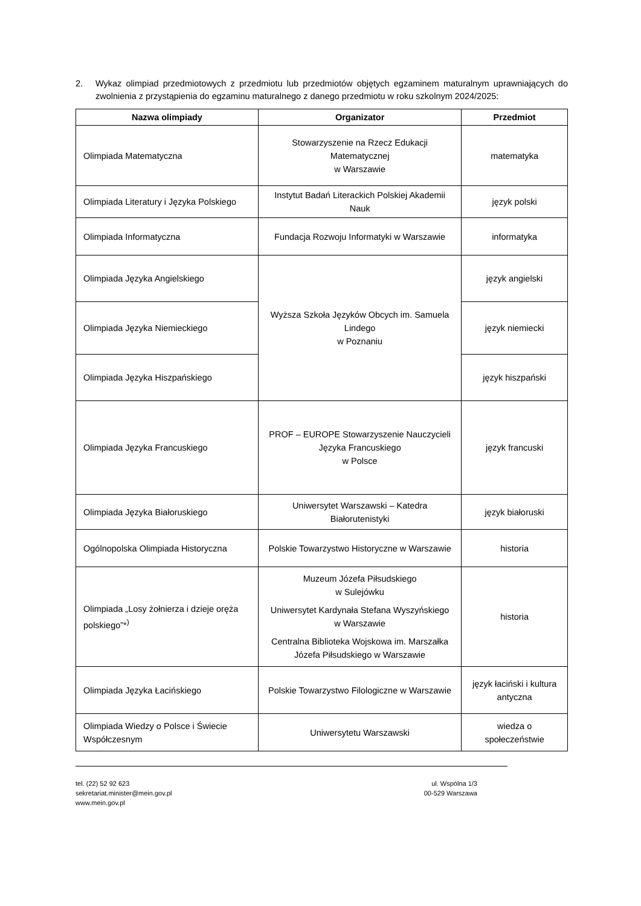2. Wykaz olimpiad przedmiotowych z przedmiotu lub przedmiotów objętych egzaminem maturalnym uprawniających do zwolnienia z przystąpienia do egzaminu maturalnego z danego przedmiotu w roku szkolnym 2024/2025:
| Nazwa olimpiady | Organizator | Przedmiot |
| --- | --- | --- |
| Olimpiada Matematyczna | Stowarzyszenie na Rzecz Edukacji Matematycznej w Warszawie | matematyka |
| Olimpiada Literatury i Języka Polskiego | Instytut Badań Literackich Polskiej Akademii Nauk | język polski |
| Olimpiada Informatyczna | Fundacja Rozwoju Informatyki w Warszawie | informatyka |
| Olimpiada Języka Angielskiego | Wyższa Szkoła Języków Obcych im. Samuela Lindego w Poznaniu | język angielski |
| Olimpiada Języka Niemieckiego | | język niemiecki |
| Olimpiada Języka Hiszpańskiego | | język hiszpański |
| Olimpiada Języka Francuskiego | PROF – EUROPE Stowarzyszenie Nauczycieli Języka Francuskiego w Polsce | język francuski |
| Olimpiada Języka Białoruskiego | Uniwersytet Warszawski – Katedra Białorutenistyki | język białoruski |
| Ogólnopolska Olimpiada Historyczna | Polskie Towarzystwo Historyczne w Warszawie | historia |
| Olimpiada „Losy żołnierza i dzieje oręża polskiego”*<sup>)</sup> | Muzeum Józefa Piłsudskiego w Sulejówku Uniwersytet Kardynała Stefana Wyszyńskiego w Warszawie Centralna Biblioteka Wojskowa im. Marszałka Józefa Piłsudskiego w Warszawie | historia |
| Olimpiada Języka Łacińskiego | Polskie Towarzystwo Filologiczne w Warszawie | język łaciński i kultura antyczna |
| Olimpiada Wiedzy o Polsce i Świecie Współczesnym | Uniwersytetu Warszawski | wiedza o społeczeństwie |
tel. (22) 52 92 623
sekretariat.minister@mein.gov.pl
www.mein.gov.pl
ul. Wspólna 1/3
00-529 Warszawa